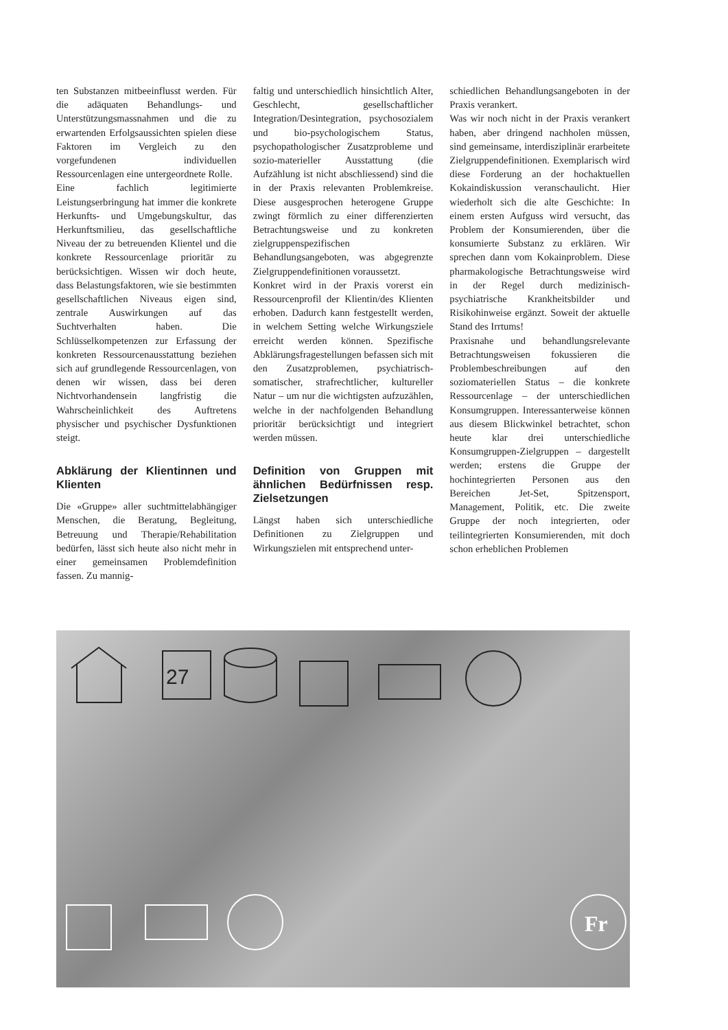ten Substanzen mitbeeinflusst werden. Für die adäquaten Behandlungs- und Unterstützungsmassnahmen und die zu erwartenden Erfolgsaussichten spielen diese Faktoren im Vergleich zu den vorgefundenen individuellen Ressourcenlagen eine untergeordnete Rolle.
Eine fachlich legitimierte Leistungserbringung hat immer die konkrete Herkunfts- und Umgebungskultur, das Herkunftsmilieu, das gesellschaftliche Niveau der zu betreuenden Klientel und die konkrete Ressourcenlage prioritär zu berücksichtigen. Wissen wir doch heute, dass Belastungsfaktoren, wie sie bestimmten gesellschaftlichen Niveaus eigen sind, zentrale Auswirkungen auf das Suchtverhalten haben. Die Schlüsselkompetenzen zur Erfassung der konkreten Ressourcenausstattung beziehen sich auf grundlegende Ressourcenlagen, von denen wir wissen, dass bei deren Nichtvorhandensein langfristig die Wahrscheinlichkeit des Auftretens physischer und psychischer Dysfunktionen steigt.
Abklärung der Klientinnen und Klienten
Die «Gruppe» aller suchtmittelabhängiger Menschen, die Beratung, Begleitung, Betreuung und Therapie/Rehabilitation bedürfen, lässt sich heute also nicht mehr in einer gemeinsamen Problemdefinition fassen. Zu mannig-
faltig und unterschiedlich hinsichtlich Alter, Geschlecht, gesellschaftlicher Integration/Desintegration, psychosozialem und bio-psychologischem Status, psychopathologischer Zusatzprobleme und sozio-materieller Ausstattung (die Aufzählung ist nicht abschliessend) sind die in der Praxis relevanten Problemkreise. Diese ausgesprochen heterogene Gruppe zwingt förmlich zu einer differenzierten Betrachtungsweise und zu konkreten zielgruppenspezifischen Behandlungsangeboten, was abgegrenzte Zielgruppendefinitionen voraussetzt.
Konkret wird in der Praxis vorerst ein Ressourcenprofil der Klientin/des Klienten erhoben. Dadurch kann festgestellt werden, in welchem Setting welche Wirkungsziele erreicht werden können. Spezifische Abklärungsfragestellungen befassen sich mit den Zusatzproblemen, psychiatrisch-somatischer, strafrechtlicher, kultureller Natur – um nur die wichtigsten aufzuzählen, welche in der nachfolgenden Behandlung prioritär berücksichtigt und integriert werden müssen.
Definition von Gruppen mit ähnlichen Bedürfnissen resp. Zielsetzungen
Längst haben sich unterschiedliche Definitionen zu Zielgruppen und Wirkungszielen mit entsprechend unter-
schiedlichen Behandlungsangeboten in der Praxis verankert.
Was wir noch nicht in der Praxis verankert haben, aber dringend nachholen müssen, sind gemeinsame, interdisziplinär erarbeitete Zielgruppendefinitionen. Exemplarisch wird diese Forderung an der hochaktuellen Kokaindiskussion veranschaulicht. Hier wiederholt sich die alte Geschichte: In einem ersten Aufguss wird versucht, das Problem der Konsumierenden, über die konsumierte Substanz zu erklären. Wir sprechen dann vom Kokainproblem. Diese pharmakologische Betrachtungsweise wird in der Regel durch medizinisch-psychiatrische Krankheitsbilder und Risikohinweise ergänzt. Soweit der aktuelle Stand des Irrtums!
Praxisnahe und behandlungsrelevante Betrachtungsweisen fokussieren die Problembeschreibungen auf den soziomateriellen Status – die konkrete Ressourcenlage – der unterschiedlichen Konsumgruppen. Interessanterweise können aus diesem Blickwinkel betrachtet, schon heute klar drei unterschiedliche Konsumgruppen-Zielgruppen – dargestellt werden; erstens die Gruppe der hochintegrierten Personen aus den Bereichen Jet-Set, Spitzensport, Management, Politik, etc. Die zweite Gruppe der noch integrierten, oder teilintegrierten Konsumierenden, mit doch schon erheblichen Problemen
27
Fr